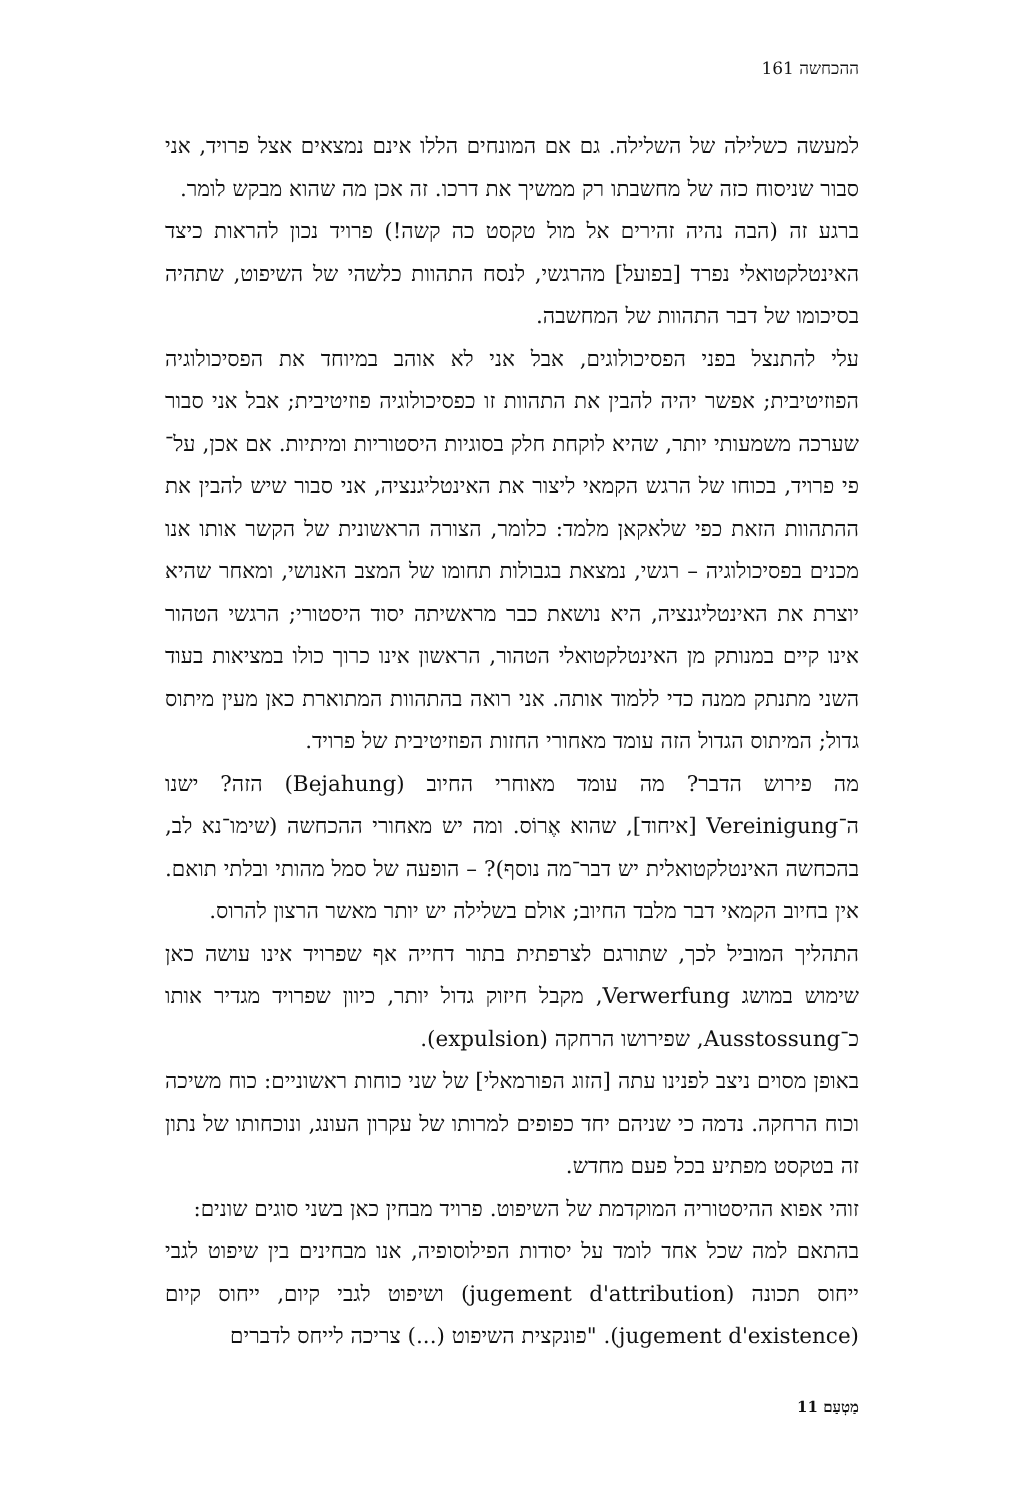ההכחשה 161
למעשה כשלילה של השלילה. גם אם המונחים הללו אינם נמצאים אצל פרויד, אני סבור שניסוח כזה של מחשבתו רק ממשיך את דרכו. זה אכן מה שהוא מבקש לומר.
ברגע זה (הבה נהיה זהירים אל מול טקסט כה קשה!) פרויד נכון להראות כיצד האינטלקטואלי נפרד [בפועל] מהרגשי, לנסח התהוות כלשהי של השיפוט, שתהיה בסיכומו של דבר התהוות של המחשבה.
עלי להתנצל בפני הפסיכולוגים, אבל אני לא אוהב במיוחד את הפסיכולוגיה הפוזיטיבית; אפשר יהיה להבין את התהוות זו כפסיכולוגיה פוזיטיבית; אבל אני סבור שערכה משמעותי יותר, שהיא לוקחת חלק בסוגיות היסטוריות ומיתיות. אם אכן, על־פי פרויד, בכוחו של הרגש הקמאי ליצור את האינטליגנציה, אני סבור שיש להבין את ההתהוות הזאת כפי שלאקאן מלמד: כלומר, הצורה הראשונית של הקשר אותו אנו מכנים בפסיכולוגיה – רגשי, נמצאת בגבולות תחומו של המצב האנושי, ומאחר שהיא יוצרת את האינטליגנציה, היא נושאת כבר מראשיתה יסוד היסטורי; הרגשי הטהור אינו קיים במנותק מן האינטלקטואלי הטהור, הראשון אינו כרוך כולו במציאות בעוד השני מתנתק ממנה כדי ללמוד אותה. אני רואה בהתהוות המתוארת כאן מעין מיתוס גדול; המיתוס הגדול הזה עומד מאחורי החזות הפוזיטיבית של פרויד.
מה פירוש הדבר? מה עומד מאוחרי החיוב (Bejahung) הזה? ישנו ה־Vereinigung [איחוד], שהוא אֶרוֹס. ומה יש מאחורי ההכחשה (שימו־נא לב, בהכחשה האינטלקטואלית יש דבר־מה נוסף)? – הופעה של סמל מהותי ובלתי תואם. אין בחיוב הקמאי דבר מלבד החיוב; אולם בשלילה יש יותר מאשר הרצון להרוס.
התהליך המוביל לכך, שתורגם לצרפתית בתור דחייה אף שפרויד אינו עושה כאן שימוש במושג Verwerfung, מקבל חיזוק גדול יותר, כיוון שפרויד מגדיר אותו כ־Ausstossung, שפירושו הרחקה (expulsion).
באופן מסוים ניצב לפנינו עתה [הזוג הפורמאלי] של שני כוחות ראשוניים: כוח משיכה וכוח הרחקה. נדמה כי שניהם יחד כפופים למרותו של עקרון העונג, ונוכחותו של נתון זה בטקסט מפתיע בכל פעם מחדש.
זוהי אפוא ההיסטוריה המוקדמת של השיפוט. פרויד מבחין כאן בשני סוגים שונים:
בהתאם למה שכל אחד לומד על יסודות הפילוסופיה, אנו מבחינים בין שיפוט לגבי ייחוס תכונה (jugement d'attribution) ושיפוט לגבי קיום, ייחוס קיום (jugement d'existence). "פונקצית השיפוט (...) צריכה לייחס לדברים
מַטְעַם 11